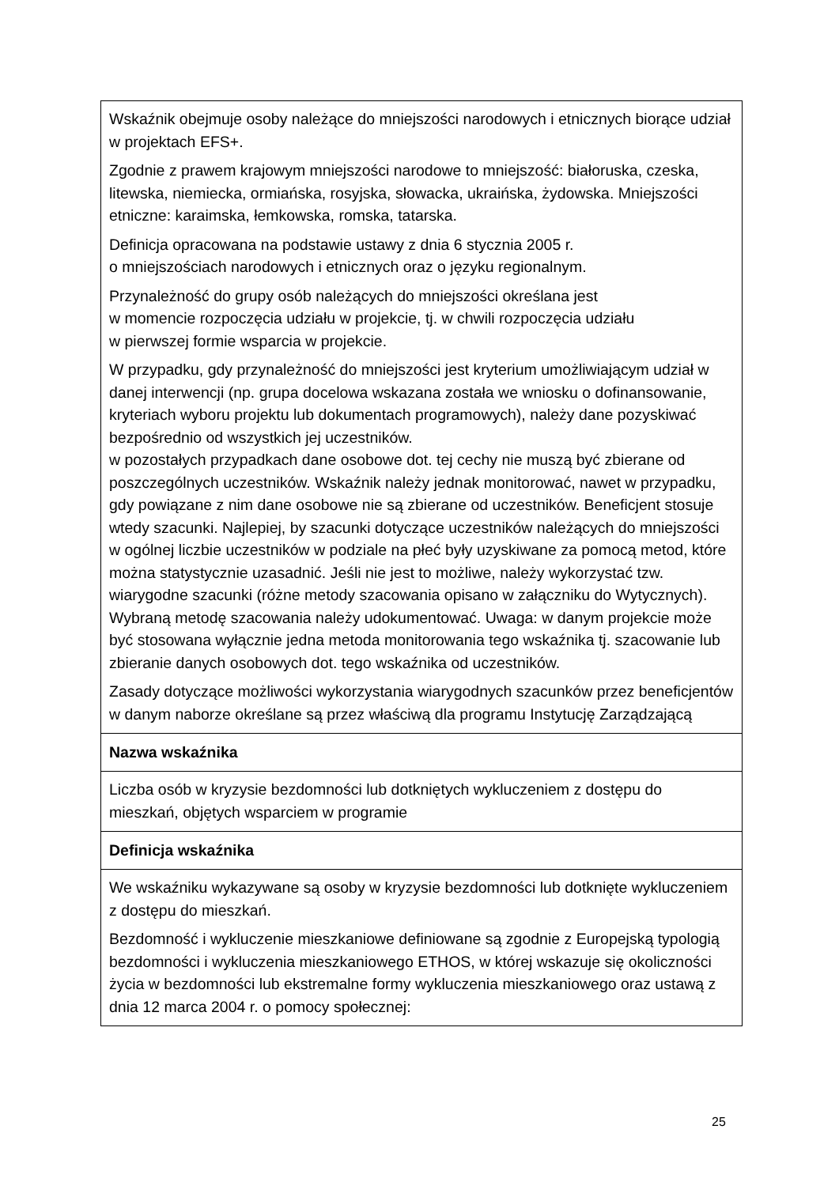| Wskaźnik obejmuje osoby należące do mniejszości narodowych i etnicznych biorące udział w projektach EFS+. Zgodnie z prawem krajowym mniejszości narodowe to mniejszość: białoruska, czeska, litewska, niemiecka, ormiańska, rosyjska, słowacka, ukraińska, żydowska. Mniejszości etniczne: karaimska, łemkowska, romska, tatarska. Definicja opracowana na podstawie ustawy z dnia 6 stycznia 2005 r. o mniejszościach narodowych i etnicznych oraz o języku regionalnym. Przynależność do grupy osób należących do mniejszości określana jest w momencie rozpoczęcia udziału w projekcie, tj. w chwili rozpoczęcia udziału w pierwszej formie wsparcia w projekcie. W przypadku, gdy przynależność do mniejszości jest kryterium umożliwiającym udział w danej interwencji (np. grupa docelowa wskazana została we wniosku o dofinansowanie, kryteriach wyboru projektu lub dokumentach programowych), należy dane pozyskiwać bezpośrednio od wszystkich jej uczestników. w pozostałych przypadkach dane osobowe dot. tej cechy nie muszą być zbierane od poszczególnych uczestników. Wskaźnik należy jednak monitorować, nawet w przypadku, gdy powiązane z nim dane osobowe nie są zbierane od uczestników. Beneficjent stosuje wtedy szacunki. Najlepiej, by szacunki dotyczące uczestników należących do mniejszości w ogólnej liczbie uczestników w podziale na płeć były uzyskiwane za pomocą metod, które można statystycznie uzasadnić. Jeśli nie jest to możliwe, należy wykorzystać tzw. wiarygodne szacunki (różne metody szacowania opisano w załączniku do Wytycznych). Wybraną metodę szacowania należy udokumentować. Uwaga: w danym projekcie może być stosowana wyłącznie jedna metoda monitorowania tego wskaźnika tj. szacowanie lub zbieranie danych osobowych dot. tego wskaźnika od uczestników. Zasady dotyczące możliwości wykorzystania wiarygodnych szacunków przez beneficjentów w danym naborze określane są przez właściwą dla programu Instytucję Zarządzającą |
| Nazwa wskaźnika |
| Liczba osób w kryzysie bezdomności lub dotkniętych wykluczeniem z dostępu do mieszkań, objętych wsparciem w programie |
| Definicja wskaźnika |
| We wskaźniku wykazywane są osoby w kryzysie bezdomności lub dotknięte wykluczeniem z dostępu do mieszkań. Bezdomność i wykluczenie mieszkaniowe definiowane są zgodnie z Europejską typologią bezdomności i wykluczenia mieszkaniowego ETHOS, w której wskazuje się okoliczności życia w bezdomności lub ekstremalne formy wykluczenia mieszkaniowego oraz ustawą z dnia 12 marca 2004 r. o pomocy społecznej: |
25